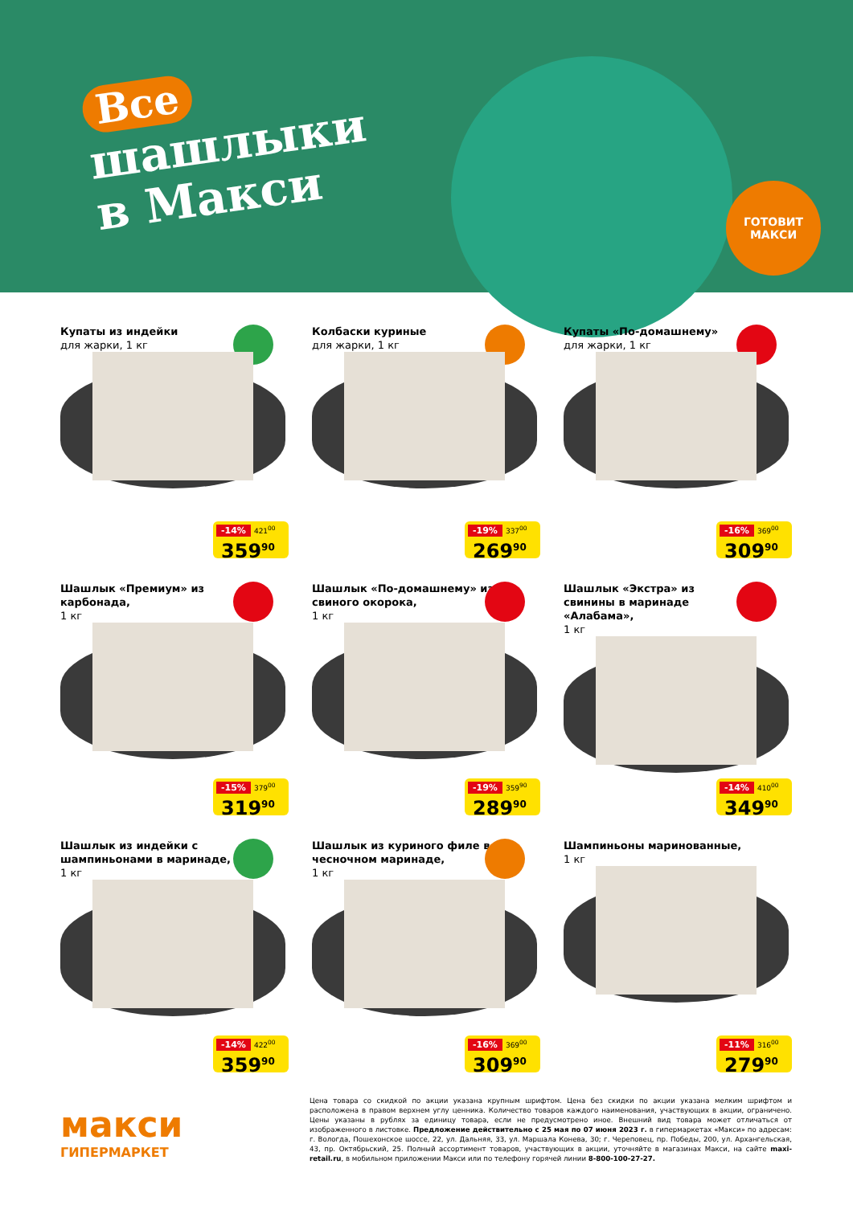Все
шашлыки
в Макси
ГОТОВИТ
МАКСИ
Купаты из индейки
для жарки, 1 кг
-14% 421<sup>00</sup>
359<sup>90</sup>
Колбаски куриные
для жарки, 1 кг
-19% 337<sup>00</sup>
269<sup>90</sup>
Купаты «По-домашнему»
для жарки, 1 кг
-16% 369<sup>00</sup>
309<sup>90</sup>
Шашлык «Премиум» из карбонада,
1 кг
-15% 379<sup>00</sup>
319<sup>90</sup>
Шашлык «По-домашнему» из свиного окорока,
1 кг
-19% 359<sup>90</sup>
289<sup>90</sup>
Шашлык «Экстра» из свинины в маринаде «Алабама»,
1 кг
-14% 410<sup>00</sup>
349<sup>90</sup>
Шашлык из индейки с шампиньонами в маринаде,
1 кг
-14% 422<sup>00</sup>
359<sup>90</sup>
Шашлык из куриного филе в чесночном маринаде,
1 кг
-16% 369<sup>00</sup>
309<sup>90</sup>
Шампиньоны маринованные,
1 кг
-11% 316<sup>00</sup>
279<sup>90</sup>
макси
ГИПЕРМАРКЕТ
Цена товара со скидкой по акции указана крупным шрифтом. Цена без скидки по акции указана мелким шрифтом и расположена в правом верхнем углу ценника. Количество товаров каждого наименования, участвующих в акции, ограничено. Цены указаны в рублях за единицу товара, если не предусмотрено иное. Внешний вид товара может отличаться от изображенного в листовке. Предложение действительно с 25 мая по 07 июня 2023 г. в гипермаркетах «Макси» по адресам: г. Вологда, Пошехонское шоссе, 22, ул. Дальняя, 33, ул. Маршала Конева, 30; г. Череповец, пр. Победы, 200, ул. Архангельская, 43, пр. Октябрьский, 25. Полный ассортимент товаров, участвующих в акции, уточняйте в магазинах Макси, на сайте maxi-retail.ru, в мобильном приложении Макси или по телефону горячей линии 8-800-100-27-27.